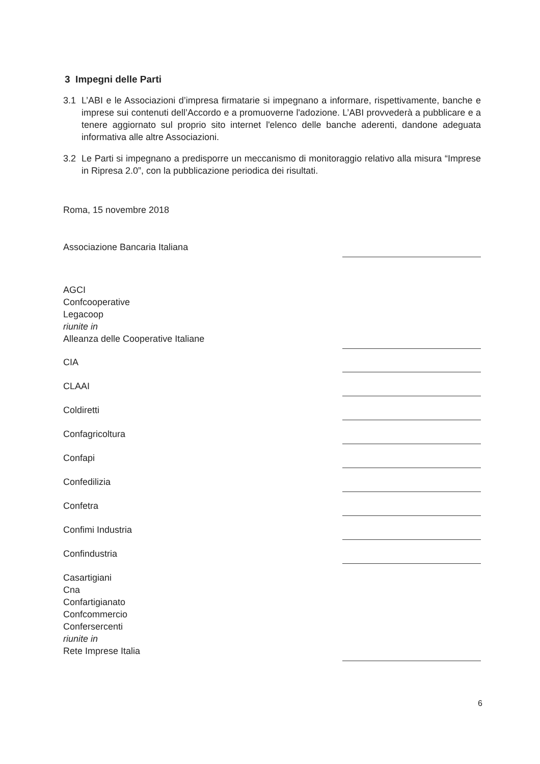3 Impegni delle Parti
3.1 L’ABI e le Associazioni d’impresa firmatarie si impegnano a informare, rispettivamente, banche e imprese sui contenuti dell’Accordo e a promuoverne l'adozione. L’ABI provvederà a pubblicare e a tenere aggiornato sul proprio sito internet l'elenco delle banche aderenti, dandone adeguata informativa alle altre Associazioni.
3.2 Le Parti si impegnano a predisporre un meccanismo di monitoraggio relativo alla misura “Imprese in Ripresa 2.0”, con la pubblicazione periodica dei risultati.
Roma, 15 novembre 2018
Associazione Bancaria Italiana
AGCI
Confcooperative
Legacoop
riunite in
Alleanza delle Cooperative Italiane
CIA
CLAAI
Coldiretti
Confagricoltura
Confapi
Confedilizia
Confetra
Confimi Industria
Confindustria
Casartigiani
Cna
Confartigianato
Confcommercio
Confersercenti
riunite in
Rete Imprese Italia
6